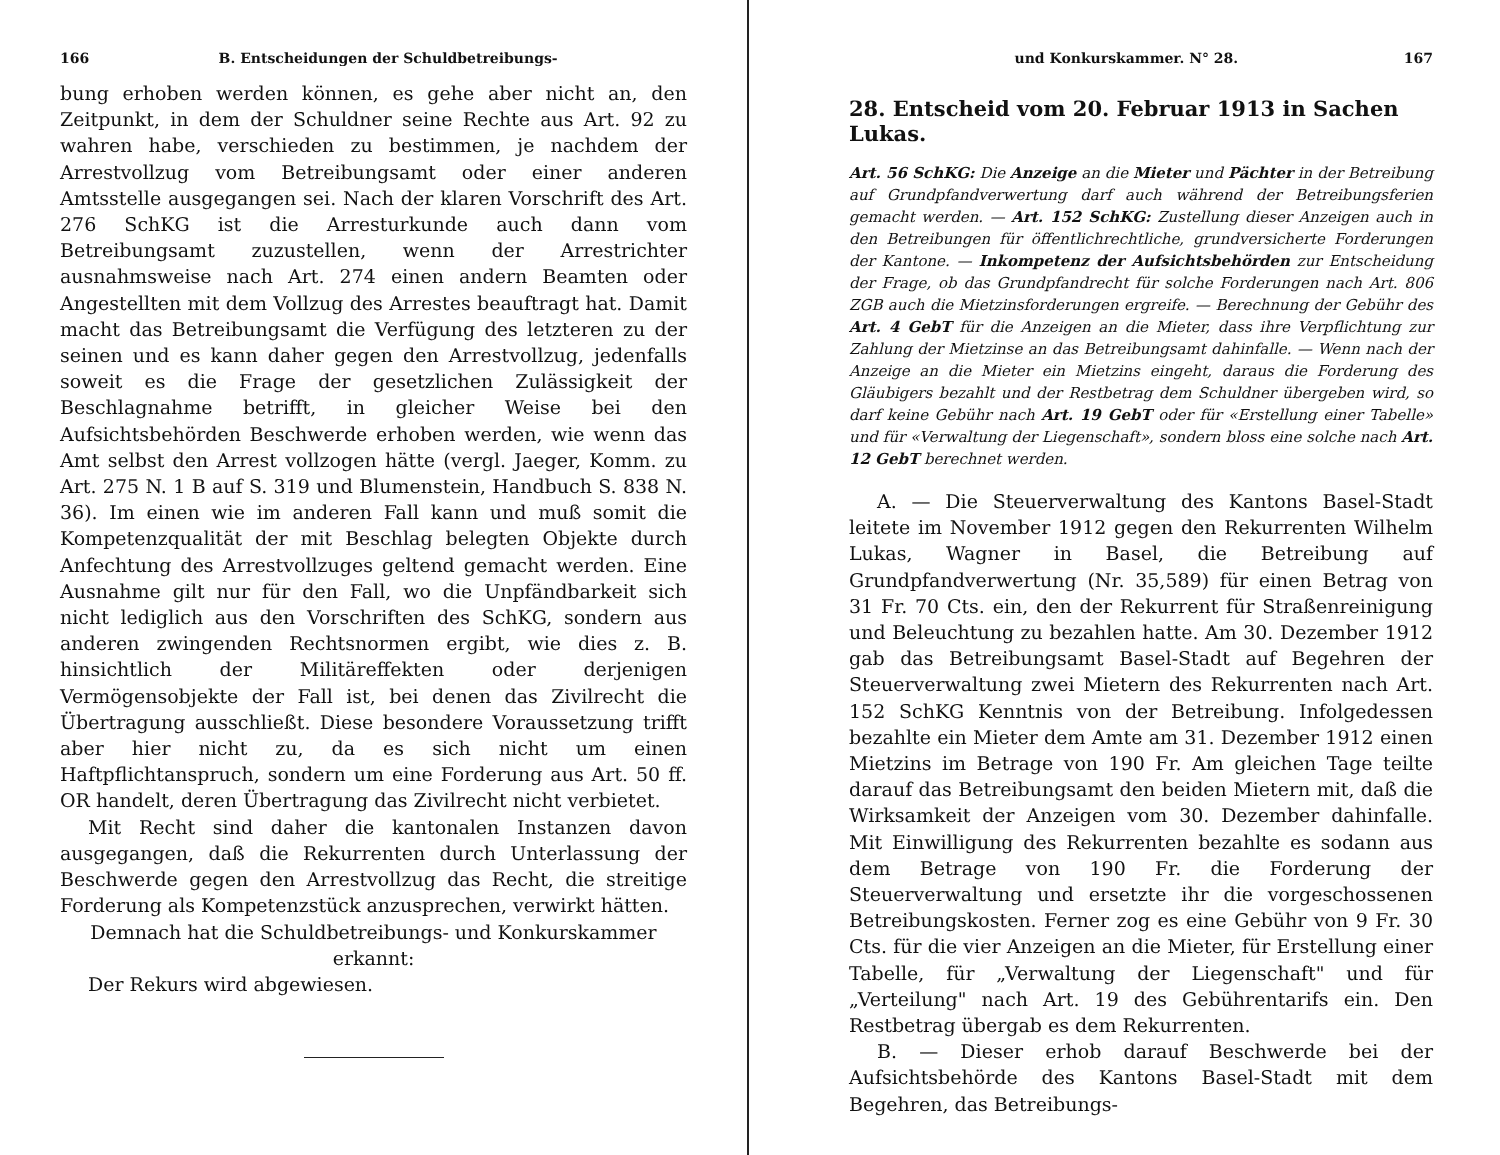166 B. Entscheidungen der Schuldbetreibungs-
bung erhoben werden können, es gehe aber nicht an, den Zeitpunkt, in dem der Schuldner seine Rechte aus Art. 92 zu wahren habe, verschieden zu bestimmen, je nachdem der Arrestvollzug vom Betreibungsamt oder einer anderen Amtsstelle ausgegangen sei. Nach der klaren Vorschrift des Art. 276 SchKG ist die Arresturkunde auch dann vom Betreibungsamt zuzustellen, wenn der Arrestrichter ausnahmsweise nach Art. 274 einen andern Beamten oder Angestellten mit dem Vollzug des Arrestes beauftragt hat. Damit macht das Betreibungsamt die Verfügung des letzteren zu der seinen und es kann daher gegen den Arrestvollzug, jedenfalls soweit es die Frage der gesetzlichen Zulässigkeit der Beschlagnahme betrifft, in gleicher Weise bei den Aufsichtsbehörden Beschwerde erhoben werden, wie wenn das Amt selbst den Arrest vollzogen hätte (vergl. Jaeger, Komm. zu Art. 275 N. 1 B auf S. 319 und Blumenstein, Handbuch S. 838 N. 36). Im einen wie im anderen Fall kann und muß somit die Kompetenzqualität der mit Beschlag belegten Objekte durch Anfechtung des Arrestvollzuges geltend gemacht werden. Eine Ausnahme gilt nur für den Fall, wo die Unpfändbarkeit sich nicht lediglich aus den Vorschriften des SchKG, sondern aus anderen zwingenden Rechtsnormen ergibt, wie dies z. B. hinsichtlich der Militäreffekten oder derjenigen Vermögensobjekte der Fall ist, bei denen das Zivilrecht die Übertragung ausschließt. Diese besondere Voraussetzung trifft aber hier nicht zu, da es sich nicht um einen Haftpflichtanspruch, sondern um eine Forderung aus Art. 50 ff. OR handelt, deren Übertragung das Zivilrecht nicht verbietet.
Mit Recht sind daher die kantonalen Instanzen davon ausgegangen, daß die Rekurrenten durch Unterlassung der Beschwerde gegen den Arrestvollzug das Recht, die streitige Forderung als Kompetenzstück anzusprechen, verwirkt hätten.
Demnach hat die Schuldbetreibungs- und Konkurskammer
erkannt:
Der Rekurs wird abgewiesen.
und Konkurskammer. N° 28. 167
28. Entscheid vom 20. Februar 1913 in Sachen Lukas.
Art. 56 SchKG: Die Anzeige an die Mieter und Pächter in der Betreibung auf Grundpfandverwertung darf auch während der Betreibungsferien gemacht werden. — Art. 152 SchKG: Zustellung dieser Anzeigen auch in den Betreibungen für öffentlichrechtliche, grundversicherte Forderungen der Kantone. — Inkompetenz der Aufsichtsbehörden zur Entscheidung der Frage, ob das Grundpfandrecht für solche Forderungen nach Art. 806 ZGB auch die Mietzinsforderungen ergreife. — Berechnung der Gebühr des Art. 4 GebT für die Anzeigen an die Mieter, dass ihre Verpflichtung zur Zahlung der Mietzinse an das Betreibungsamt dahinfalle. — Wenn nach der Anzeige an die Mieter ein Mietzins eingeht, daraus die Forderung des Gläubigers bezahlt und der Restbetrag dem Schuldner übergeben wird, so darf keine Gebühr nach Art. 19 GebT oder für «Erstellung einer Tabelle» und für «Verwaltung der Liegenschaft», sondern bloss eine solche nach Art. 12 GebT berechnet werden.
A. — Die Steuerverwaltung des Kantons Basel-Stadt leitete im November 1912 gegen den Rekurrenten Wilhelm Lukas, Wagner in Basel, die Betreibung auf Grundpfandverwertung (Nr. 35,589) für einen Betrag von 31 Fr. 70 Cts. ein, den der Rekurrent für Straßenreinigung und Beleuchtung zu bezahlen hatte. Am 30. Dezember 1912 gab das Betreibungsamt Basel-Stadt auf Begehren der Steuerverwaltung zwei Mietern des Rekurrenten nach Art. 152 SchKG Kenntnis von der Betreibung. Infolgedessen bezahlte ein Mieter dem Amte am 31. Dezember 1912 einen Mietzins im Betrage von 190 Fr. Am gleichen Tage teilte darauf das Betreibungsamt den beiden Mietern mit, daß die Wirksamkeit der Anzeigen vom 30. Dezember dahinfalle. Mit Einwilligung des Rekurrenten bezahlte es sodann aus dem Betrage von 190 Fr. die Forderung der Steuerverwaltung und ersetzte ihr die vorgeschossenen Betreibungskosten. Ferner zog es eine Gebühr von 9 Fr. 30 Cts. für die vier Anzeigen an die Mieter, für Erstellung einer Tabelle, für „Verwaltung der Liegenschaft" und für „Verteilung" nach Art. 19 des Gebührentarifs ein. Den Restbetrag übergab es dem Rekurrenten.
B. — Dieser erhob darauf Beschwerde bei der Aufsichtsbehörde des Kantons Basel-Stadt mit dem Begehren, das Betreibungs-